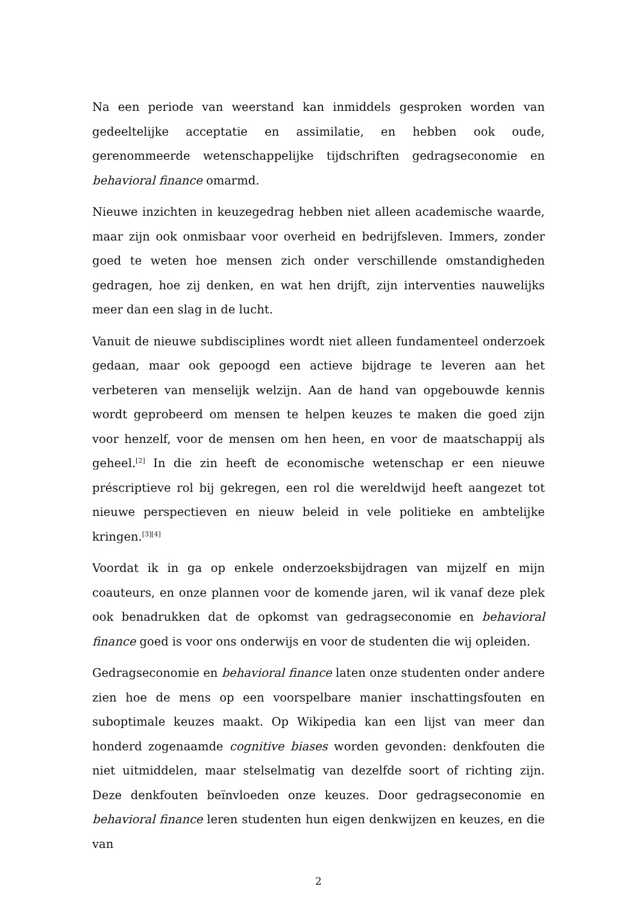Na een periode van weerstand kan inmiddels gesproken worden van gedeeltelijke acceptatie en assimilatie, en hebben ook oude, gerenommeerde wetenschappelijke tijdschriften gedragseconomie en behavioral finance omarmd.
Nieuwe inzichten in keuzegedrag hebben niet alleen academische waarde, maar zijn ook onmisbaar voor overheid en bedrijfsleven. Immers, zonder goed te weten hoe mensen zich onder verschillende omstandigheden gedragen, hoe zij denken, en wat hen drijft, zijn interventies nauwelijks meer dan een slag in de lucht.
Vanuit de nieuwe subdisciplines wordt niet alleen fundamenteel onderzoek gedaan, maar ook gepoogd een actieve bijdrage te leveren aan het verbeteren van menselijk welzijn. Aan de hand van opgebouwde kennis wordt geprobeerd om mensen te helpen keuzes te maken die goed zijn voor henzelf, voor de mensen om hen heen, en voor de maatschappij als geheel.<sup>[2]</sup> In die zin heeft de economische wetenschap er een nieuwe préscriptieve rol bij gekregen, een rol die wereldwijd heeft aangezet tot nieuwe perspectieven en nieuw beleid in vele politieke en ambtelijke kringen.<sup>[3][4]</sup>
Voordat ik in ga op enkele onderzoeksbijdragen van mijzelf en mijn coauteurs, en onze plannen voor de komende jaren, wil ik vanaf deze plek ook benadrukken dat de opkomst van gedragseconomie en behavioral finance goed is voor ons onderwijs en voor de studenten die wij opleiden.
Gedragseconomie en behavioral finance laten onze studenten onder andere zien hoe de mens op een voorspelbare manier inschattingsfouten en suboptimale keuzes maakt. Op Wikipedia kan een lijst van meer dan honderd zogenaamde cognitive biases worden gevonden: denkfouten die niet uitmiddelen, maar stelselmatig van dezelfde soort of richting zijn. Deze denkfouten beïnvloeden onze keuzes. Door gedragseconomie en behavioral finance leren studenten hun eigen denkwijzen en keuzes, en die van
2